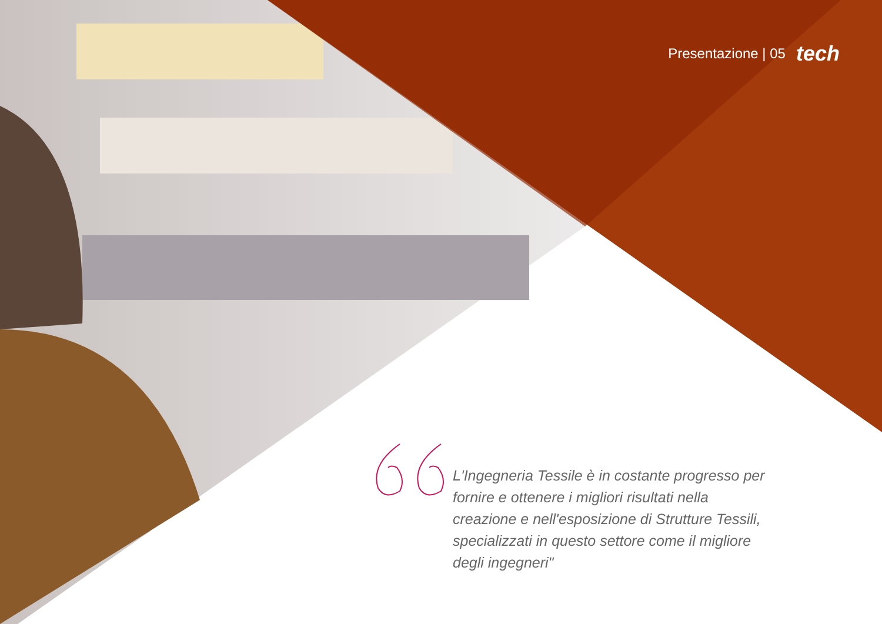Presentazione | 05 tech
L'Ingegneria Tessile è in costante progresso per fornire e ottenere i migliori risultati nella creazione e nell'esposizione di Strutture Tessili, specializzati in questo settore come il migliore degli ingegneri"